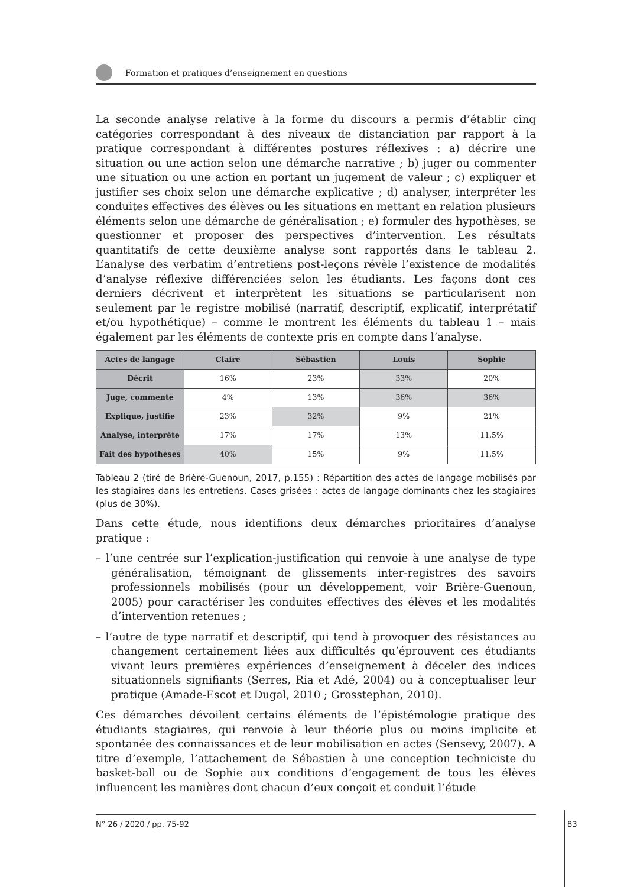Formation et pratiques d’enseignement en questions
La seconde analyse relative à la forme du discours a permis d’établir cinq catégories correspondant à des niveaux de distanciation par rapport à la pratique correspondant à différentes postures réflexives : a) décrire une situation ou une action selon une démarche narrative ; b) juger ou commenter une situation ou une action en portant un jugement de valeur ; c) expliquer et justifier ses choix selon une démarche explicative ; d) analyser, interpréter les conduites effectives des élèves ou les situations en mettant en relation plusieurs éléments selon une démarche de généralisation ; e) formuler des hypothèses, se questionner et proposer des perspectives d’intervention. Les résultats quantitatifs de cette deuxième analyse sont rapportés dans le tableau 2. L’analyse des verbatim d’entretiens post-leçons révèle l’existence de modalités d’analyse réflexive différenciées selon les étudiants. Les façons dont ces derniers décrivent et interprètent les situations se particularisent non seulement par le registre mobilisé (narratif, descriptif, explicatif, interprétatif et/ou hypothétique) – comme le montrent les éléments du tableau 1 – mais également par les éléments de contexte pris en compte dans l’analyse.
| Actes de langage | Claire | Sébastien | Louis | Sophie |
| --- | --- | --- | --- | --- |
| Décrit | 16% | 23% | 33% | 20% |
| Juge, commente | 4% | 13% | 36% | 36% |
| Explique, justifie | 23% | 32% | 9% | 21% |
| Analyse, interprète | 17% | 17% | 13% | 11,5% |
| Fait des hypothèses | 40% | 15% | 9% | 11,5% |
Tableau 2 (tiré de Brière-Guenoun, 2017, p.155) : Répartition des actes de langage mobilisés par les stagiaires dans les entretiens. Cases grisées : actes de langage dominants chez les stagiaires (plus de 30%).
Dans cette étude, nous identifions deux démarches prioritaires d’analyse pratique :
– l’une centrée sur l’explication-justification qui renvoie à une analyse de type généralisation, témoignant de glissements inter-registres des savoirs professionnels mobilisés (pour un développement, voir Brière-Guenoun, 2005) pour caractériser les conduites effectives des élèves et les modalités d’intervention retenues ;
– l’autre de type narratif et descriptif, qui tend à provoquer des résistances au changement certainement liées aux difficultés qu’éprouvent ces étudiants vivant leurs premières expériences d’enseignement à déceler des indices situationnels signifiants (Serres, Ria et Adé, 2004) ou à conceptualiser leur pratique (Amade-Escot et Dugal, 2010 ; Grosstephan, 2010).
Ces démarches dévoilent certains éléments de l’épistémologie pratique des étudiants stagiaires, qui renvoie à leur théorie plus ou moins implicite et spontanée des connaissances et de leur mobilisation en actes (Sensevy, 2007). A titre d’exemple, l’attachement de Sébastien à une conception techniciste du basket-ball ou de Sophie aux conditions d’engagement de tous les élèves influencent les manières dont chacun d’eux conçoit et conduit l’étude
N° 26 / 2020 / pp. 75-92
83